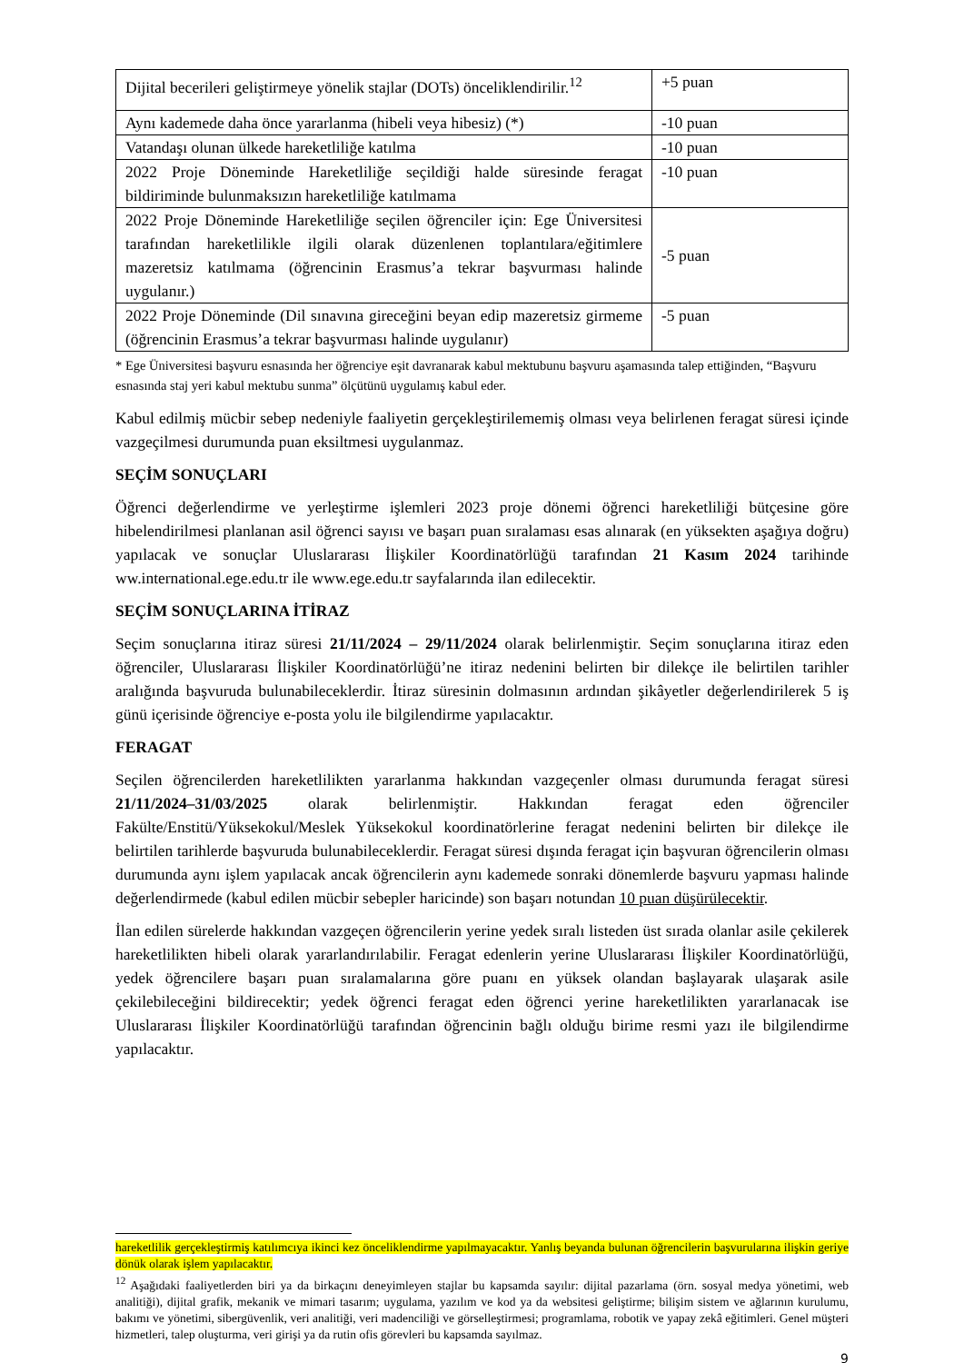| Dijital becerileri geliştirmeye yönelik stajlar (DOTs) önceliklendirilir.<sup>12</sup> | +5 puan |
| Aynı kademede daha önce yararlanma (hibeli veya hibesiz) (*) | -10 puan |
| Vatandaşı olunan ülkede hareketliliğe katılma | -10 puan |
| 2022 Proje Döneminde Hareketliliğe seçildiği halde süresinde feragat bildiriminde bulunmaksızın hareketliliğe katılmama | -10 puan |
| 2022 Proje Döneminde Hareketliliğe seçilen öğrenciler için: Ege Üniversitesi tarafından hareketlilikle ilgili olarak düzenlenen toplantılara/eğitimlere mazeretsiz katılmama (öğrencinin Erasmus’a tekrar başvurması halinde uygulanır.) | -5 puan |
| 2022 Proje Döneminde (Dil sınavına gireceğini beyan edip mazeretsiz girmeme (öğrencinin Erasmus’a tekrar başvurması halinde uygulanır) | -5 puan |
* Ege Üniversitesi başvuru esnasında her öğrenciye eşit davranarak kabul mektubunu başvuru aşamasında talep ettiğinden, “Başvuru esnasında staj yeri kabul mektubu sunma” ölçütünü uygulamış kabul eder.
Kabul edilmiş mücbir sebep nedeniyle faaliyetin gerçekleştirilememiş olması veya belirlenen feragat süresi içinde vazgeçilmesi durumunda puan eksiltmesi uygulanmaz.
SEÇİM SONUÇLARI
Öğrenci değerlendirme ve yerleştirme işlemleri 2023 proje dönemi öğrenci hareketliliği bütçesine göre hibelendirilmesi planlanan asil öğrenci sayısı ve başarı puan sıralaması esas alınarak (en yüksekten aşağıya doğru) yapılacak ve sonuçlar Uluslararası İlişkiler Koordinatörlüğü tarafından 21 Kasım 2024 tarihinde ww.international.ege.edu.tr ile www.ege.edu.tr sayfalarında ilan edilecektir.
SEÇİM SONUÇLARINA İTİRAZ
Seçim sonuçlarına itiraz süresi 21/11/2024 – 29/11/2024 olarak belirlenmiştir. Seçim sonuçlarına itiraz eden öğrenciler, Uluslararası İlişkiler Koordinatörlüğü’ne itiraz nedenini belirten bir dilekçe ile belirtilen tarihler aralığında başvuruda bulunabileceklerdir. İtiraz süresinin dolmasının ardından şikâyetler değerlendirilerek 5 iş günü içerisinde öğrenciye e-posta yolu ile bilgilendirme yapılacaktır.
FERAGAT
Seçilen öğrencilerden hareketlilikten yararlanma hakkından vazgeçenler olması durumunda feragat süresi 21/11/2024–31/03/2025 olarak belirlenmiştir. Hakkından feragat eden öğrenciler Fakülte/Enstitü/Yüksekokul/Meslek Yüksekokul koordinatörlerine feragat nedenini belirten bir dilekçe ile belirtilen tarihlerde başvuruda bulunabileceklerdir. Feragat süresi dışında feragat için başvuran öğrencilerin olması durumunda aynı işlem yapılacak ancak öğrencilerin aynı kademede sonraki dönemlerde başvuru yapması halinde değerlendirmede (kabul edilen mücbir sebepler haricinde) son başarı notundan 10 puan düşürülecektir.
İlan edilen sürelerde hakkından vazgeçen öğrencilerin yerine yedek sıralı listeden üst sırada olanlar asile çekilerek hareketlilikten hibeli olarak yararlandırılabilir. Feragat edenlerin yerine Uluslararası İlişkiler Koordinatörlüğü, yedek öğrencilere başarı puan sıralamalarına göre puanı en yüksek olandan başlayarak ulaşarak asile çekilebileceğini bildirecektir; yedek öğrenci feragat eden öğrenci yerine hareketlilikten yararlanacak ise Uluslararası İlişkiler Koordinatörlüğü tarafından öğrencinin bağlı olduğu birime resmi yazı ile bilgilendirme yapılacaktır.
hareketlilik gerçekleştirmiş katılımcıya ikinci kez önceliklendirme yapılmayacaktır. Yanlış beyanda bulunan öğrencilerin başvurularına ilişkin geriye dönük olarak işlem yapılacaktır.
<sup>12</sup> Aşağıdaki faaliyetlerden biri ya da birkaçını deneyimleyen stajlar bu kapsamda sayılır: dijital pazarlama (örn. sosyal medya yönetimi, web analitiği), dijital grafik, mekanik ve mimari tasarım; uygulama, yazılım ve kod ya da websitesi geliştirme; bilişim sistem ve ağlarının kurulumu, bakımı ve yönetimi, sibergüvenlik, veri analitiği, veri madenciliği ve görselleştirmesi; programlama, robotik ve yapay zekâ eğitimleri. Genel müşteri hizmetleri, talep oluşturma, veri girişi ya da rutin ofis görevleri bu kapsamda sayılmaz.
9